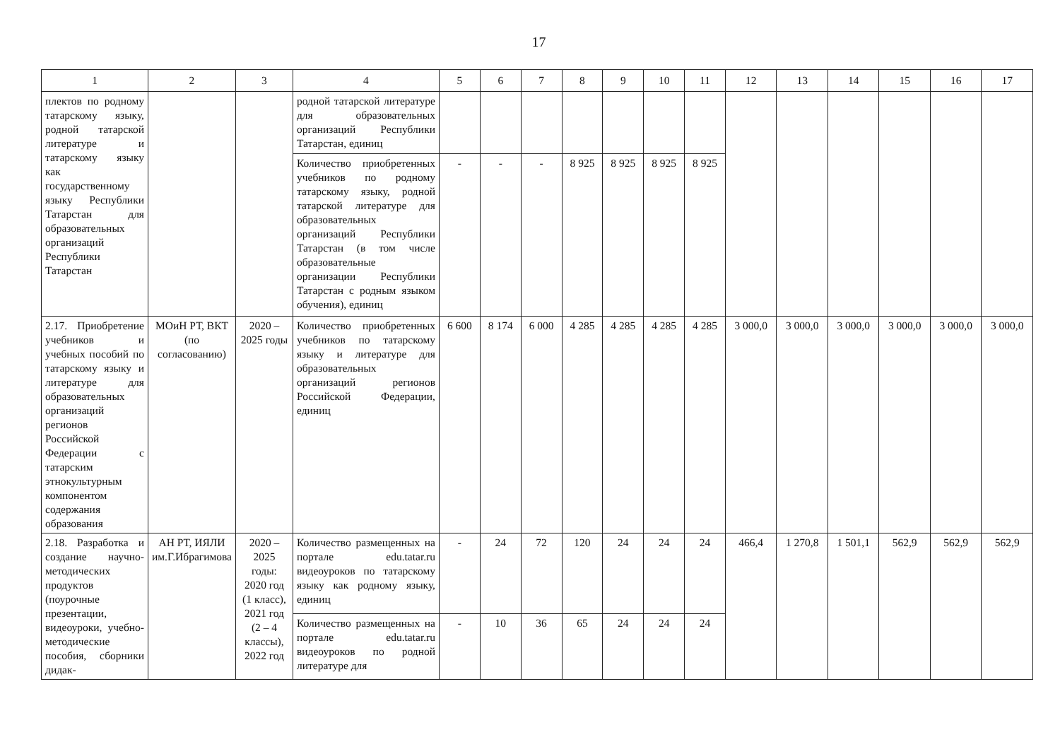17
| 1 | 2 | 3 | 4 | 5 | 6 | 7 | 8 | 9 | 10 | 11 | 12 | 13 | 14 | 15 | 16 | 17 |
| --- | --- | --- | --- | --- | --- | --- | --- | --- | --- | --- | --- | --- | --- | --- | --- | --- |
| плектов по родному татарскому языку, родной татарской литературе и татарскому языку как государственному языку Республики Татарстан для образовательных организаций Республики Татарстан | | | родной татарской литературе для образовательных организаций Республики Татарстан, единиц | | | | | | | | | | | | | |
| | | | Количество приобретенных учебников по родному татарскому языку, родной татарской литературе для образовательных организаций Республики Татарстан (в том числе образовательные организации Республики Татарстан с родным языком обучения), единиц | - | - | - | 8 925 | 8 925 | 8 925 | 8 925 | | | | | | |
| 2.17. Приобретение учебников и учебных пособий по татарскому языку и литературе для образовательных организаций регионов Российской Федерации с татарским этнокультурным компонентом содержания образования | МОиН РТ, ВКТ (по согласованию) | 2020 – 2025 годы | Количество приобретенных учебников по татарскому языку и литературе для образовательных организаций регионов Российской Федерации, единиц | 6 600 | 8 174 | 6 000 | 4 285 | 4 285 | 4 285 | 4 285 | 3 000,0 | 3 000,0 | 3 000,0 | 3 000,0 | 3 000,0 | 3 000,0 |
| 2.18. Разработка и создание научно-методических продуктов (поурочные презентации, видеоуроки, учебно-методические пособия, сборники дидак- | АН РТ, ИЯЛИ им.Г.Ибрагимова | 2020 – 2025 годы: 2020 год (1 класс), 2021 год (2 – 4 классы), 2022 год | Количество размещенных на портале edu.tatar.ru видеоуроков по татарскому языку как родному языку, единиц | - | 24 | 72 | 120 | 24 | 24 | 24 | 466,4 | 1 270,8 | 1 501,1 | 562,9 | 562,9 | 562,9 |
| | | | Количество размещенных на портале edu.tatar.ru видеоуроков по родной литературе для | - | 10 | 36 | 65 | 24 | 24 | 24 | | | | | | |